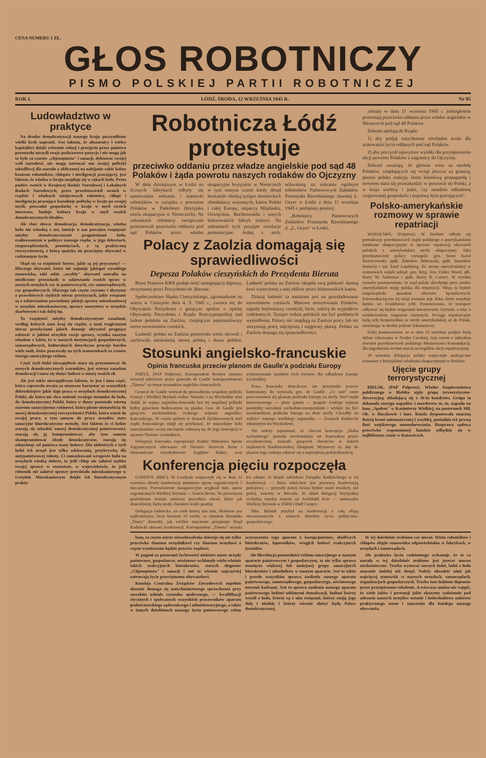CENA NUMERU 1 ZŁ.
GŁOS ROBOTNICZY
PISMO POLSKIEJ PARTII ROBOTNICZEJ
ROK I. ŁÓDŹ, ŚRODA, 12 WRZEŚNIA 1945 R. Nr 85
Ludowładztwo w praktyce
Na drodze demokratyzacji naszego kraju poczyniliśmy wielki krok naprzód. Jest faktem, że obszarnicy i wielcy kapitaliści dzięki reformie rolnej i przejęciu przez państwo przemysłu utracili swoje podstawowe pozycje i nie mogą jak to było za czasów „chjenopiasta" i sanacji, dyktować swojej woli narodowi, nie mogą narzucać mu swojej polityki szkodliwej dla narodu a obliczonej na nabijanie sobie kabzy kosztem robotników, chłopów i inteligencji pracującej, jest faktem, że władza w kraju znajduje się w rękach ludu. Przez posłów swoich w Krajowej Radzie Narodowej i Lokalnych Radach Narodowych, przez przedstawicieli swoich w rządzie i władzach miejscowych robotnicy, chłopi i inteligencja pracująca kształtuje politykę w kraju po swojej myśli, prowadzi gospodarkę w kraju w myśl swoich interesów, buduje kulturę kraju w myśl swoich demokratycznych ideałów.
Ale choć słowa: demokracja, demokratyzacja, władza ludu nie schodzą z ust, istnieje u nas poważna rozpiętość między demokratycznymi pragnieniami ludu, realizowanymi w polityce naszego rządu, w jego dekretach, rozporządzeniach, posunięciach, a tą praktyczną rzeczywistością, z którą spotyka się przeciętny obywatel w codziennym życiu.
Skąd się ta rozpiętość bierze, jakie są jej przyczyny? — Dlaczego obywatel, który nie zajmuje jakiegoś wysokiego stanowiska, taki sobie „zwykły" obywatel natrafia na niezliczone przeszkody w załatwianiu swoich spraw w naszych urzędach czy to państwowych, czy samorządowych, czy gospodarczych. Dlaczego tak często czytamy i słyszymy o prawdziwych ciężkich nieraz przeżyciach, jakie związane są z załatwianiem powiedzmy jakiejś sprawy mieszkaniowej w urzędzie mieszkaniowym, sprawy emerytury w urzędzie skarbowym i tak dalej itp.
Ta rozpiętość między demokratycznymi zasadami, według których nasz kraj się rządzi, a tymi tragicznymi nieraz przeżyciami jakich doznaje obywatel pragnący załatwić w jakimś urzędzie swoje sprawy, wynika naszym zdaniem z faktu, że w naszych instytucjach gospodarczych, samorządowych, kulturalnych dotychczas pracuje bardzo wiele osób, które pracowały na tych stanowiskach za czasów starego sanacyjnego reżimu.
Część tych ludzi niewątpliwie stara się przystosować do nowych demokratycznych warunków, jest wierna zasadom demokracji i stara się służyć ludowi w miarę swoich sił.
Ale jest także niewątpliwym faktem, że jest i inna część, która coprawda uważa za stosowne korzystać ze wszystkich dobrodziejstw jakie daje praca w urzędach demokratycznej Polski, ale która nie chce zmienić swojego stosunku do ludu, do demokratycznej Polski, która w duszy pozostała wierną staremu sanacyjnemu reżimowi, która płonie nienawiścią do nowej demokratycznej rzeczywistości Polski, która wnosi do swojej pracy, a tym samym do pracy urzędów stare sanacyjne biurokratyczne metody. Jest faktem że ci ludzie starają się szkodzić naszej demokratycznej państwowości, starają się ją kompromitować, aby tym samym skompromitować ideały demokratyczne, starają się odepchnąć od państwa masy ludowe. Dla niektórych z tych ludzi ich urząd jest tylko odskocznią, przykrywką dla antypaństwowej roboty. Ci zamaskowani wrogowie ludu na urzędach wiedzą dobrze, że jeśli chłop nie załatwi szybko swojej sprawy w starostwie, w województwie, że jeśli robotnik nie załatwi sprawy przydziału mieszkaniowego w Urzędzie Mieszkaniowym dzięki ich biurokratycznym prakty-
Robotnicza Łódź protestuje
przeciwko oddaniu przez władze angielskie pod sąd 48 Polaków i żąda powrotu naszych rodaków do Ojczyzny
W dniu dzisiejszym w Łodzi na licznych fabrykach odbyły się samorzutnie zebrania i masówki robotników w związku z procesem Polaków w Paderborn (brytyjska strefa okupacyjna w Niemczech). Na zebraniach robotnicy energicznie protestowali przeciwko oddaniu pod sąd Polaków przez władze okupacyjne brytyjskie w Niemczech w tym samym czasie kiedy dotąd bezkarnie chodzą tysiące niemieckich zbrodniarzy wojennych, katów Polski i całej Europy, siepaczy Majdanka, Oświęcima, Buchenwaldu i innych hitlerowskich fabryk śmierci. Na zebraniach tych przyjęto rezolucje protestacyjne. Jedną z nich, uchwaloną na zebraniu ogólnym robotników Państwowych Zakładów Przemysłu Bawełnianego dawniej L. Geyer w Łodzi z dnia 11 września 1945 r. podajemy poniżej:
„Robotnicy Państwowych Zakładów Przemysłu Bawełnianego d. „L. Geyer" w Łodzi,
Polacy z Zaolzia domagają się sprawiedliwości
Depesza Polaków cieszyńskich do Prezydenta Bieruta
Biuro Prasowe KRN podaje treść następującej depeszy, otrzymanej przez Prezydenta ob. Bieruta:
Społeczeństwo Śląska Cieszyńskiego, zgromadzone na wiecu w Cieszynie dnia 4. 9. 1945 r., zwraca się do Obywatela Prezydenta z gorącym apelem o opiekę Obywatela Prezydenta i Rządu Rzeczypospolitej nad ludem polskim na Zaolziu, cierpiącym najstraszliwszy terror szowinistów czeskich.
Ludność polska na Zaolziu przetrwała wieki niewoli i zachowała nieskażoną mowę polską i dusze polskie. Ludność polska na Zaolziu okupiła swą polskość daniną krwi wytoczonej z niej obficie przez hitlerowskich katów.
Dzisiaj ludność ta narażona jest na prześladowanie szowinistów czeskich. Masowe aresztowania Polaków, napady bojówkarzy czeskich, bicie, należą do wypadków codziennych. Tysiące rodzin polskich ma być poddanych wysiedleniu. Polacy nie znajdują na Zaolziu pracy lub też otrzymują pracę najcięższą i najgorzej płatną. Polska na Zaolziu domaga się sprawiedliwości.
Stosunki angielsko-francuskie
Opinia francuska przeciw planom de Gaulle'a podziału Europy
PARYŻ, (PAP Polpress). Korespondent Reutera omawia wywiad udzielony przez generała de Gaulle korespondentowi „Timesa" na temat stosunków angielsko-francuskich.
Generał de Gaulle wezwał do prowadzenia wspólnej polityki Francji i Wielkiej Brytanii wobec Niemiec i na Wschodzie oraz dodał, że sojusz angielsko-francuski bez tej wspólnej polityki byłby gmachem budowanym na piasku. Gen. de Gaulle jest gorącym zwolennikiem realnego sojuszu angielsko-francuskiego. W czasie pobytu w Stanach Zjednoczonych szef rządu francuskiego mógł się przekonać, że miarodajne koła amerykańskie raczej niechętnie odnoszą się do jego koncepcji w sprawie Niemiec zachodnich.
Delegacja francuska zaproponuje Radzie Ministrów Spraw Zagranicznych oderwanie od Niemiec dorzecza Renu i ekonomiczne wyodrębnienie Zagłębia Ruhry, oraz wykorzystanie zasobów tych terenów dla odbudowy Europy Zachodniej.
Prasa francuska dotychczas nie przyniosła jeszcze komentarzy do wywiadu gen. de Gaulle. „Ce soir" ostro przeciwstawia się planom podziału Europy na strefy. Szef rządu tymczasowego — pisze gazeta — pragnie ścisłego sojuszu pomiędzy narodami zachodnio-europejskimi i wydaje się być zwolennikiem podziału Europy na dwie strefy. Chciałby on widzieć naszego wielkiego sojusznika — Związek Radziecki odsuniętym ku Wschodowi.
Nie należy zapominać, że chociaż koncepcja „bloku zachodniego" posiada zwolenników we francuskiej prasie socjalistycznej, znalazła gorących obrońców w kołach rządowych frankistowskiej Hiszpanii. Wystarczy to, aby do planów tego rodzaju odnieść się z największą podejrzliwością.
Konferencja pięciu rozpoczęła
LONDYN, (BBC). W Londynie rozpoczęły się w dniu 11 września obrady konferencji ministrów spraw zagranicznych 5 mocarstw. Przemówienie inauguracyjne wygłosił min. spraw zagranicznych Wielkiej Brytanii — Ernest Bevin. Na pierwszym posiedzeniu została ustalona procedura obrad, które jak donosiliśmy, będą miały charakter ściśle poufny.
Delegacja radziecka, na czele której stoi min. Mołotow jest najliczniejsza, liczy bowiem 33 osoby, co zdaniem dziennika „Times" dowodzi, jak wielkie znaczenie przypisuje Rząd Radziecki obecnej konferencji. Korespondent „Timesa" wyraża też zdanie, iż dzięki udziałowi Związku Radzieckiego w tej konferencji — która właściwie jest pierwszą konferencją pokojową — przyszły pokój świata będzie może trwalszy, niż pokój, zawarty w Wersalu. W skład delegacji brytyjskiej wchodzą między innymi sir Archibald Kerr — ambasador Wielkiej Brytanii w ZSRR i Duff Cooper.
Min. Bidault przybył na konferencję z całą ekipą rzeczoznawców z różnych dziedzin życia polityczno-gospodarczego.
zebrani w dniu 11 września 1945 r. jednogłośnie protestują przeciwko oddaniu przez władze angielskie w Niemczech pod sąd 48 Polaków.
Zebrani apelują do Rządu:
1) aby podjął natychmiast niezbędne kroki dla uratowania życia oddanych pod sąd Polaków.
2) aby poczynił najwyższe wysiłki dla przyśpieszenia akcji powrotu Polaków z zagranicy do Ojczyzny.
Zebrani uważają, że główna wina za niedolę Polaków, znajdujących się wciąż jeszcze za granicą, ponosi polska reakcja, która kłamliwą propagandą i terrorem stara się przeszkodzić w powrocie do Polski, a w kraju wichrzy i judzi, czy utrudnia odbudowę zrujnowanej gospodarki i poprawę bytu pracujących".
Polsko-amerykańskie rozmowy w sprawie repatriacji
WARSZAWA, (Polpress). W Berlinie odbyły się pertraktacje przedstawicieli rządu polskiego z amerykańskimi władzami okupacyjnymi w sprawie repatriacji obywateli polskich z amerykańskiej strefy okupacyjnej. Jako przedstawiciele polscy wystąpili: gen. broni Karol Świerczewski, ppłk. Zdzisław Bibrowski, ppłk. Stanisław Sośnicki i inż. Emil Landsberg. Ze strony amerykańskiej w rozmowach wzięli udział: gen. bryg. Eric Fisher Wood, płk. Harry W. Anderson i ppłk. Harry B. Carney. W wyniku rozmów postanowiono, że rząd polski akredytuje przy sztabie amerykańskim misję polską dla repatriacji. Misja ta będzie rozporządzała aparatem oficerów łącznikowych. Przewodniczącym tej misji zostanie mjr. Kłos, który urzęduje będzie we Frankfurcie n/M. Postanowiono, że transport odbywać się będzie wagonami towarowymi, krytymi, a więc z wykluczeniem wagonów otwartych. Pociągi repatriacyjne będą szły bezpośrednio ze strefy amerykańskiej aż do Polski, zmieniając w drodze jedynie lokomotywy.
Dalej postanowiono, że w dniu 13 września podjęte będą dalsze rokowania w Pradze Czeskiej, tym razem z udziałem również przedstawicieli polskiego Ministerstwa Komunikacji, dla uzgodnienia technicznych szczegółów akcji repatriacyjnej.
10 września delegacja polska rozpoczęła analogiczne rozmowy z brytyjskimi władzami okupacyjnymi w Berlinie.
Ujęcie grupy terrorystycznej
BIELSK, (PAP Polpress). Władze bezpieczeństwa publicznego w Bielsku ujęły grupę terrorystyczno-dywersyjną, składającą się z 36-iu bandytów. Grupa ta dokonała szeregu napadów i morderstw m. in. napadu na kasę „Społem" w Kazimierzy Wielkiej, na posterunek Mil. Ob. w Buczkowie i inne. Banda dysponowała znaczną ilością broni automatycznej i zwykłej, posiadała też pewną ilość wojskowego umundurowania. Rozprawa sądowa przeciwko wspomnianej bandzie odbędzie się w najbliższym czasie w Katowicach.
kom, to często ostrze niezadowolenia skieruje się nie tylko przeciwko danemu urzędnikowi czy danemu urzędowi a często wymierzone będzie przeciw rządowi.
W pogoni za pozorami fachowości niektóre nasze urzędy państwowe, gospodarcze, oświatowe wchłonęły wielu właśnie takich reakcyjnych biurokratów, starych sługusów „Chjenopiasta" i sanacji i oni to właśnie najczęściej zatruwają życie przeciętnemu obywatelowi.
Komisja Centralna Związków Zawodowych zupełnie słusznie domaga się natychmiastowego sprawdzenia przy szerokim udziale czynnika społecznego, — kwalifikacji etycznych i społecznych wszystkich pracowników aparatu prokuratorskiego sądowniczego i administracyjnego, a także w innych dziedzinach naszego życia państwowego celem oczyszczenia tego aparatu z korupcjonistów, złośliwych biurokratów, łapowników, wrogich ludowi reakcyjnych żywiołów.
Ale likwidacja pozostałości reżimu sanacyjnego w naszym aparacie państwowym i gospodarczym, to nie tylko sprawa usunięcia większej lub mniejszej grupy sanacyjnych biurokratów i szkodników w naszym aparacie. Jest to także i przede wszystkim sprawa zasilenia naszego aparatu państwowego, samorządowego, gospodarczego, oświatowego nowymi kadrami. Jest to sprawa zasilenia naszego aparatu państwowego ludźmi oddanymi demokracji, ludźmi którzy wyszli z ludu, którzy są z nim związani, którzy znają jego dolę i niedolę i którzy wiernie służyć będą Polsce demokratycznej.
W tej dziedzinie zrobiono coś niecoś. Wielu robotników i chłopów objęło stanowiska odpowiedzialne w fabrykach, w urzędach i samorządach.
Ale praktyka życia codziennego wykazuje, że to co zostało w tej dziedzinie zrobione jest jeszcze mocno niedostateczne. Trzeba wysuwać nowych ludzi, ludzi z ludu znacznie śmielej niż dotąd. Należy obsadzić nimi jak najwięcej stanowisk w naszych urzędach, samorządach, organizacjach gospodarczych. Trzeba tym ludziom dopomóc przez przyśpieszone szkolenie. A wówczas można nie wątpić, że wiele żalów i pretensji jakie słyszymy codziennie pod adresem naszych urzędów ustanie i ludowładztwo nabierze praktycznego sensu i znaczenia dla każdego naszego obywatela.